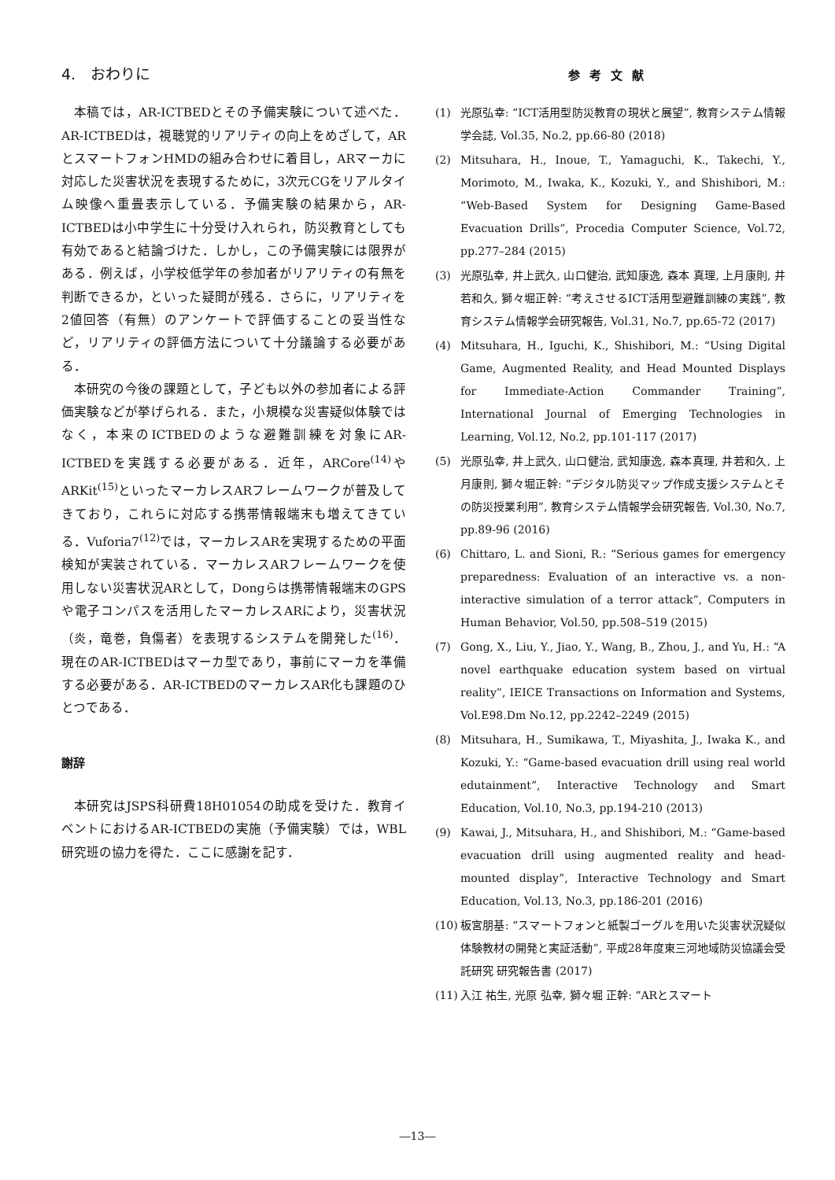4.　おわりに
本稿では，AR-ICTBEDとその予備実験について述べた．AR-ICTBEDは，視聴覚的リアリティの向上をめざして，ARとスマートフォンHMDの組み合わせに着目し，ARマーカに対応した災害状況を表現するために，3次元CGをリアルタイム映像へ重畳表示している．予備実験の結果から，AR-ICTBEDは小中学生に十分受け入れられ，防災教育としても有効であると結論づけた．しかし，この予備実験には限界がある．例えば，小学校低学年の参加者がリアリティの有無を判断できるか，といった疑問が残る．さらに，リアリティを2値回答（有無）のアンケートで評価することの妥当性など，リアリティの評価方法について十分議論する必要がある．
本研究の今後の課題として，子ども以外の参加者による評価実験などが挙げられる．また，小規模な災害疑似体験ではなく，本来のICTBEDのような避難訓練を対象にAR-ICTBEDを実践する必要がある．近年，ARCore<sup>(14)</sup>やARKit<sup>(15)</sup>といったマーカレスARフレームワークが普及してきており，これらに対応する携帯情報端末も増えてきている．Vuforia7<sup>(12)</sup>では，マーカレスARを実現するための平面検知が実装されている．マーカレスARフレームワークを使用しない災害状況ARとして，Dongらは携帯情報端末のGPSや電子コンパスを活用したマーカレスARにより，災害状況（炎，竜巻，負傷者）を表現するシステムを開発した<sup>(16)</sup>．現在のAR-ICTBEDはマーカ型であり，事前にマーカを準備する必要がある．AR-ICTBEDのマーカレスAR化も課題のひとつである．
謝辞
本研究はJSPS科研費18H01054の助成を受けた．教育イベントにおけるAR-ICTBEDの実施（予備実験）では，WBL研究班の協力を得た．ここに感謝を記す．
参考文献
(1) 光原弘幸: “ICT活用型防災教育の現状と展望”, 教育システム情報学会誌, Vol.35, No.2, pp.66-80 (2018)
(2) Mitsuhara, H., Inoue, T., Yamaguchi, K., Takechi, Y., Morimoto, M., Iwaka, K., Kozuki, Y., and Shishibori, M.: “Web-Based System for Designing Game-Based Evacuation Drills”, Procedia Computer Science, Vol.72, pp.277–284 (2015)
(3) 光原弘幸, 井上武久, 山口健治, 武知康逸, 森本 真理, 上月康則, 井若和久, 獅々堀正幹: “考えさせるICT活用型避難訓練の実践”, 教育システム情報学会研究報告, Vol.31, No.7, pp.65-72 (2017)
(4) Mitsuhara, H., Iguchi, K., Shishibori, M.: “Using Digital Game, Augmented Reality, and Head Mounted Displays for Immediate-Action Commander Training”, International Journal of Emerging Technologies in Learning, Vol.12, No.2, pp.101-117 (2017)
(5) 光原弘幸, 井上武久, 山口健治, 武知康逸, 森本真理, 井若和久, 上月康則, 獅々堀正幹: “デジタル防災マップ作成支援システムとその防災授業利用”, 教育システム情報学会研究報告, Vol.30, No.7, pp.89-96 (2016)
(6) Chittaro, L. and Sioni, R.: “Serious games for emergency preparedness: Evaluation of an interactive vs. a non-interactive simulation of a terror attack”, Computers in Human Behavior, Vol.50, pp.508–519 (2015)
(7) Gong, X., Liu, Y., Jiao, Y., Wang, B., Zhou, J., and Yu, H.: “A novel earthquake education system based on virtual reality”, IEICE Transactions on Information and Systems, Vol.E98.Dm No.12, pp.2242–2249 (2015)
(8) Mitsuhara, H., Sumikawa, T., Miyashita, J., Iwaka K., and Kozuki, Y.: “Game-based evacuation drill using real world edutainment”, Interactive Technology and Smart Education, Vol.10, No.3, pp.194-210 (2013)
(9) Kawai, J., Mitsuhara, H., and Shishibori, M.: “Game-based evacuation drill using augmented reality and head-mounted display”, Interactive Technology and Smart Education, Vol.13, No.3, pp.186-201 (2016)
(10) 板宮朋基: “スマートフォンと紙製ゴーグルを用いた災害状況疑似体験教材の開発と実証活動”, 平成28年度東三河地域防災協議会受託研究 研究報告書 (2017)
(11) 入江 祐生, 光原 弘幸, 獅々堀 正幹: “ARとスマート
―13―